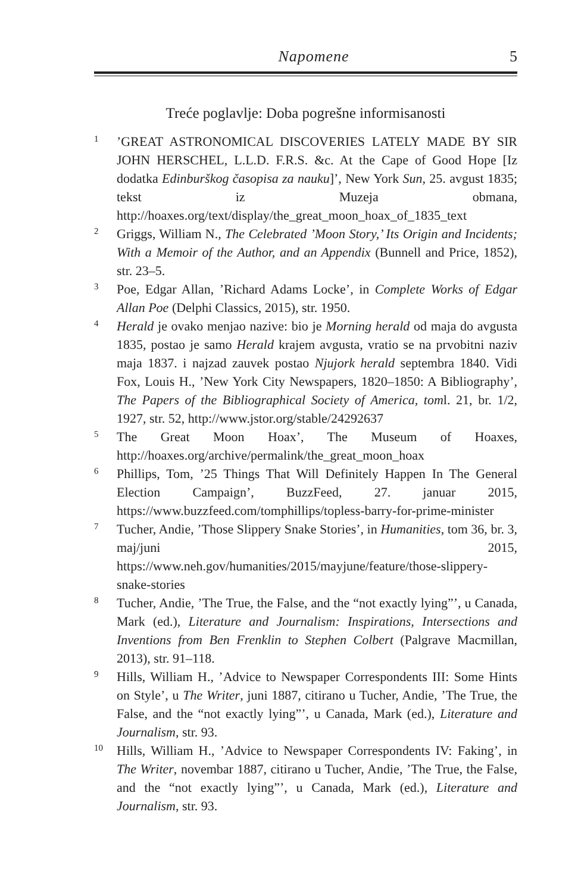Napomene 5
Treće poglavlje: Doba pogrešne informisanosti
1
’GREAT ASTRONOMICAL DISCOVERIES LATELY MADE BY SIR JOHN HERSCHEL, L.L.D. F.R.S. &c. At the Cape of Good Hope [Iz dodatka Edinburškog časopisa za nauku]’, New York Sun, 25. avgust 1835; tekst iz Muzeja obmana, http://hoaxes.org/text/display/the_great_moon_hoax_of_1835_text
2
Griggs, William N., The Celebrated ’Moon Story,’ Its Origin and Incidents; With a Memoir of the Author, and an Appendix (Bunnell and Price, 1852), str. 23–5.
3
Poe, Edgar Allan, ’Richard Adams Locke’, in Complete Works of Edgar Allan Poe (Delphi Classics, 2015), str. 1950.
4
Herald je ovako menjao nazive: bio je Morning herald od maja do avgusta 1835, postao je samo Herald krajem avgusta, vratio se na prvobitni naziv maja 1837. i najzad zauvek postao Njujork herald septembra 1840. Vidi Fox, Louis H., ’New York City Newspapers, 1820–1850: A Bibliography’, The Papers of the Bibliographical Society of America, toml. 21, br. 1/2, 1927, str. 52, http://www.jstor.org/stable/24292637
5
The Great Moon Hoax’, The Museum of Hoaxes, http://hoaxes.org/archive/permalink/the_great_moon_hoax
6
Phillips, Tom, ’25 Things That Will Definitely Happen In The General Election Campaign’, BuzzFeed, 27. januar 2015, https://www.buzzfeed.com/tomphillips/topless-barry-for-prime-minister
7
Tucher, Andie, ’Those Slippery Snake Stories’, in Humanities, tom 36, br. 3, maj/juni 2015, https://www.neh.gov/humanities/2015/mayjune/feature/those-slippery-snake-stories
8
Tucher, Andie, ’The True, the False, and the “not exactly lying”’, u Canada, Mark (ed.), Literature and Journalism: Inspirations, Intersections and Inventions from Ben Frenklin to Stephen Colbert (Palgrave Macmillan, 2013), str. 91–118.
9
Hills, William H., ’Advice to Newspaper Correspondents III: Some Hints on Style’, u The Writer, juni 1887, citirano u Tucher, Andie, ’The True, the False, and the “not exactly lying”’, u Canada, Mark (ed.), Literature and Journalism, str. 93.
10
Hills, William H., ’Advice to Newspaper Correspondents IV: Faking’, in The Writer, novembar 1887, citirano u Tucher, Andie, ’The True, the False, and the “not exactly lying”’, u Canada, Mark (ed.), Literature and Journalism, str. 93.